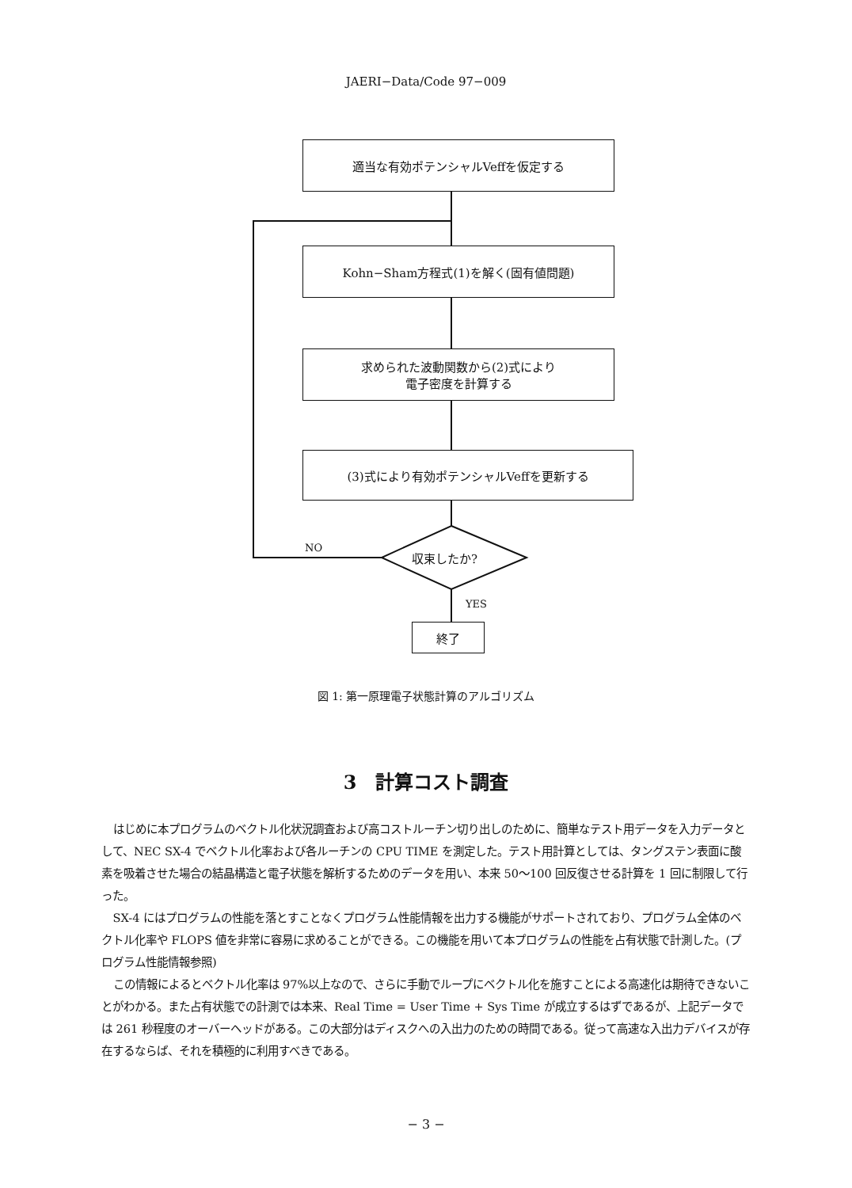JAERI−Data/Code 97−009
適当な有効ポテンシャルVeffを仮定する
Kohn−Sham方程式(1)を解く(固有値問題)
求められた波動関数から(2)式により
電子密度を計算する
(3)式により有効ポテンシャルVeffを更新する
収束したか?
NO
YES
終了
図 1: 第一原理電子状態計算のアルゴリズム
3　計算コスト調査
はじめに本プログラムのベクトル化状況調査および高コストルーチン切り出しのために、簡単なテスト用データを入力データとして、NEC SX-4 でベクトル化率および各ルーチンの CPU TIME を測定した。テスト用計算としては、タングステン表面に酸素を吸着させた場合の結晶構造と電子状態を解析するためのデータを用い、本来 50〜100 回反復させる計算を 1 回に制限して行った。
SX-4 にはプログラムの性能を落とすことなくプログラム性能情報を出力する機能がサポートされており、プログラム全体のベクトル化率や FLOPS 値を非常に容易に求めることができる。この機能を用いて本プログラムの性能を占有状態で計測した。(プログラム性能情報参照)
この情報によるとベクトル化率は 97%以上なので、さらに手動でループにベクトル化を施すことによる高速化は期待できないことがわかる。また占有状態での計測では本来、Real Time = User Time + Sys Time が成立するはずであるが、上記データでは 261 秒程度のオーバーヘッドがある。この大部分はディスクへの入出力のための時間である。従って高速な入出力デバイスが存在するならば、それを積極的に利用すべきである。
− 3 −